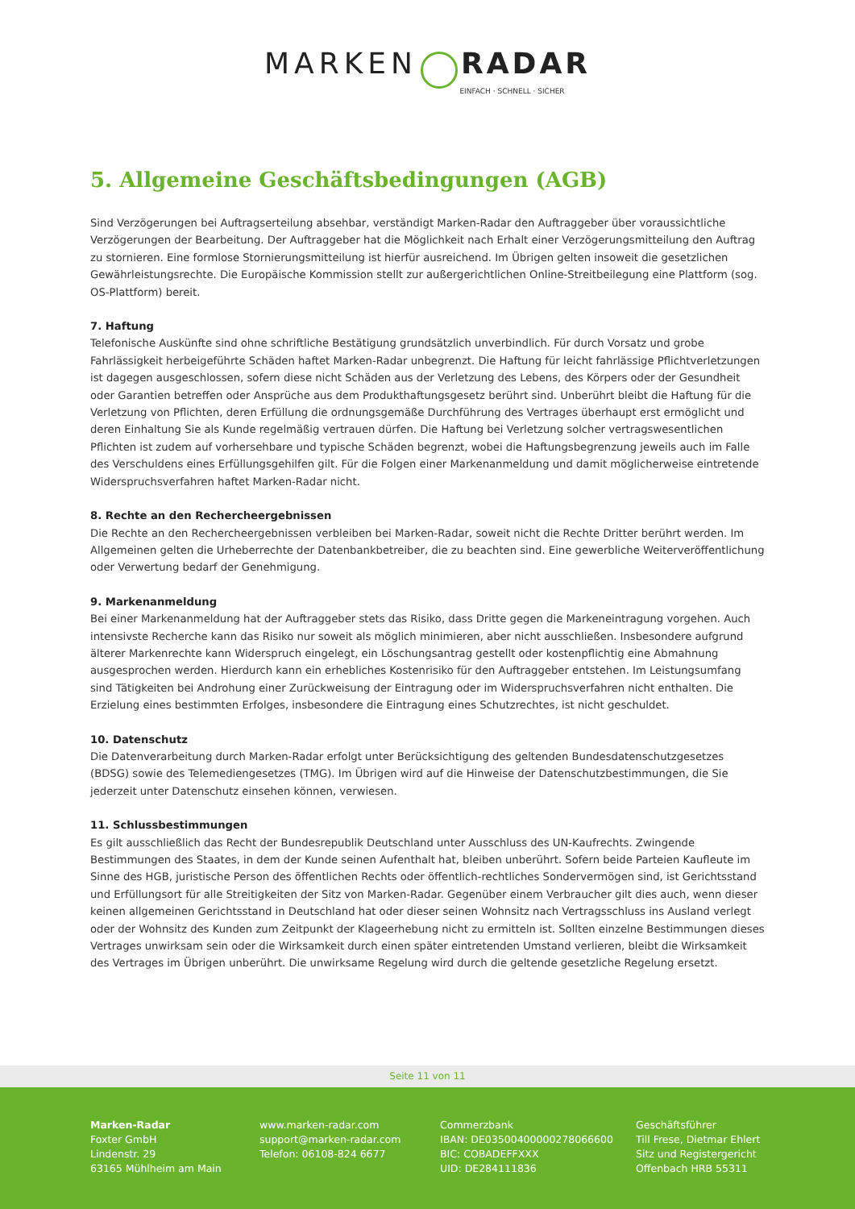MARKEN RADAR
EINFACH · SCHNELL · SICHER
5. Allgemeine Geschäftsbedingungen (AGB)
Sind Verzögerungen bei Auftragserteilung absehbar, verständigt Marken-Radar den Auftraggeber über voraussichtliche Verzögerungen der Bearbeitung. Der Auftraggeber hat die Möglichkeit nach Erhalt einer Verzögerungsmitteilung den Auftrag zu stornieren. Eine formlose Stornierungsmitteilung ist hierfür ausreichend. Im Übrigen gelten insoweit die gesetzlichen Gewährleistungsrechte. Die Europäische Kommission stellt zur außergerichtlichen Online-Streitbeilegung eine Plattform (sog. OS-Plattform) bereit.
7. Haftung
Telefonische Auskünfte sind ohne schriftliche Bestätigung grundsätzlich unverbindlich. Für durch Vorsatz und grobe Fahrlässigkeit herbeigeführte Schäden haftet Marken-Radar unbegrenzt. Die Haftung für leicht fahrlässige Pflichtverletzungen ist dagegen ausgeschlossen, sofern diese nicht Schäden aus der Verletzung des Lebens, des Körpers oder der Gesundheit oder Garantien betreffen oder Ansprüche aus dem Produkthaftungsgesetz berührt sind. Unberührt bleibt die Haftung für die Verletzung von Pflichten, deren Erfüllung die ordnungsgemäße Durchführung des Vertrages überhaupt erst ermöglicht und deren Einhaltung Sie als Kunde regelmäßig vertrauen dürfen. Die Haftung bei Verletzung solcher vertragswesentlichen Pflichten ist zudem auf vorhersehbare und typische Schäden begrenzt, wobei die Haftungsbegrenzung jeweils auch im Falle des Verschuldens eines Erfüllungsgehilfen gilt. Für die Folgen einer Markenanmeldung und damit möglicherweise eintretende Widerspruchsverfahren haftet Marken-Radar nicht.
8. Rechte an den Rechercheergebnissen
Die Rechte an den Rechercheergebnissen verbleiben bei Marken-Radar, soweit nicht die Rechte Dritter berührt werden. Im Allgemeinen gelten die Urheberrechte der Datenbankbetreiber, die zu beachten sind. Eine gewerbliche Weiterveröffentlichung oder Verwertung bedarf der Genehmigung.
9. Markenanmeldung
Bei einer Markenanmeldung hat der Auftraggeber stets das Risiko, dass Dritte gegen die Markeneintragung vorgehen. Auch intensivste Recherche kann das Risiko nur soweit als möglich minimieren, aber nicht ausschließen. Insbesondere aufgrund älterer Markenrechte kann Widerspruch eingelegt, ein Löschungsantrag gestellt oder kostenpflichtig eine Abmahnung ausgesprochen werden. Hierdurch kann ein erhebliches Kostenrisiko für den Auftraggeber entstehen. Im Leistungsumfang sind Tätigkeiten bei Androhung einer Zurückweisung der Eintragung oder im Widerspruchsverfahren nicht enthalten. Die Erzielung eines bestimmten Erfolges, insbesondere die Eintragung eines Schutzrechtes, ist nicht geschuldet.
10. Datenschutz
Die Datenverarbeitung durch Marken-Radar erfolgt unter Berücksichtigung des geltenden Bundesdatenschutzgesetzes (BDSG) sowie des Telemediengesetzes (TMG). Im Übrigen wird auf die Hinweise der Datenschutzbestimmungen, die Sie jederzeit unter Datenschutz einsehen können, verwiesen.
11. Schlussbestimmungen
Es gilt ausschließlich das Recht der Bundesrepublik Deutschland unter Ausschluss des UN-Kaufrechts. Zwingende Bestimmungen des Staates, in dem der Kunde seinen Aufenthalt hat, bleiben unberührt. Sofern beide Parteien Kaufleute im Sinne des HGB, juristische Person des öffentlichen Rechts oder öffentlich-rechtliches Sondervermögen sind, ist Gerichtsstand und Erfüllungsort für alle Streitigkeiten der Sitz von Marken-Radar. Gegenüber einem Verbraucher gilt dies auch, wenn dieser keinen allgemeinen Gerichtsstand in Deutschland hat oder dieser seinen Wohnsitz nach Vertragsschluss ins Ausland verlegt oder der Wohnsitz des Kunden zum Zeitpunkt der Klageerhebung nicht zu ermitteln ist. Sollten einzelne Bestimmungen dieses Vertrages unwirksam sein oder die Wirksamkeit durch einen später eintretenden Umstand verlieren, bleibt die Wirksamkeit des Vertrages im Übrigen unberührt. Die unwirksame Regelung wird durch die geltende gesetzliche Regelung ersetzt.
Seite 11 von 11
Marken-Radar
Foxter GmbH
Lindenstr. 29
63165 Mühlheim am Main
www.marken-radar.com
support@marken-radar.com
Telefon: 06108-824 6677
Commerzbank
IBAN: DE03500400000278066600
BIC: COBADEFFXXX
UID: DE284111836
Geschäftsführer
Till Frese, Dietmar Ehlert
Sitz und Registergericht
Offenbach HRB 55311